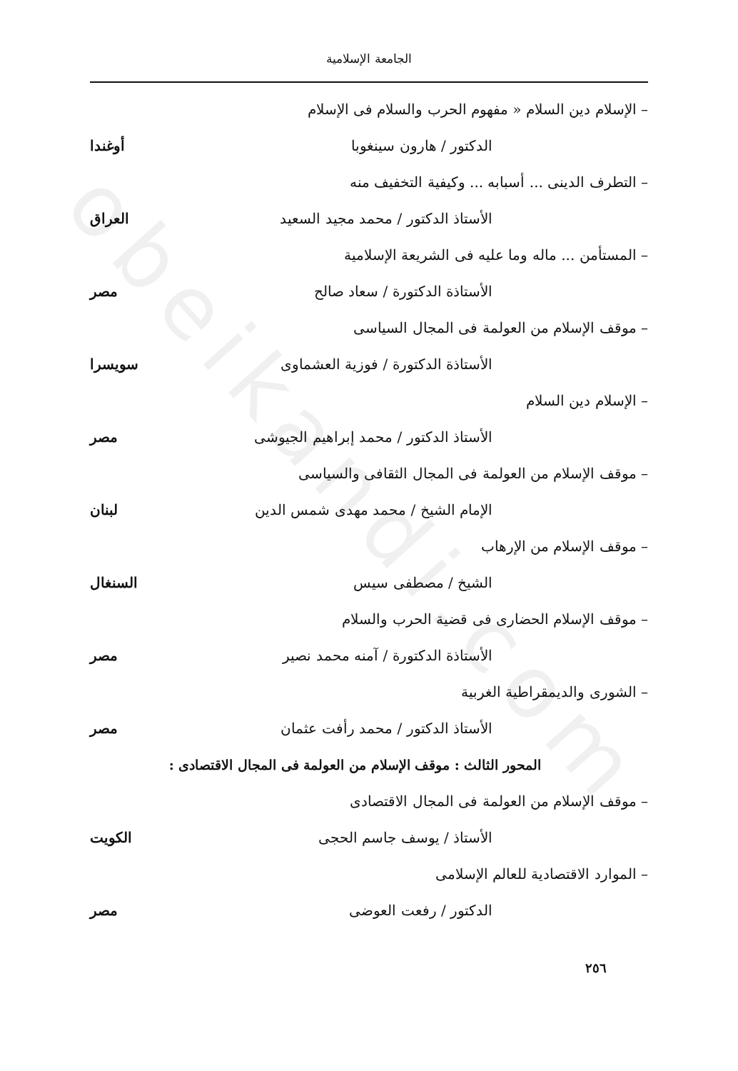obeikandi.com
الجامعة الإسلامية
– الإسلام دين السلام « مفهوم الحرب والسلام فى الإسلام
الدكتور / هارون سينغوبا أوغندا
– التطرف الدينى ... أسبابه ... وكيفية التخفيف منه
الأستاذ الدكتور / محمد مجيد السعيد العراق
– المستأمن ... ماله وما عليه فى الشريعة الإسلامية
الأستاذة الدكتورة / سعاد صالح مصر
– موقف الإسلام من العولمة فى المجال السياسى
الأستاذة الدكتورة / فوزية العشماوى سويسرا
– الإسلام دين السلام
الأستاذ الدكتور / محمد إبراهيم الجيوشى مصر
– موقف الإسلام من العولمة فى المجال الثقافى والسياسى
الإمام الشيخ / محمد مهدى شمس الدين لبنان
– موقف الإسلام من الإرهاب
الشيخ / مصطفى سيس السنغال
– موقف الإسلام الحضارى فى قضية الحرب والسلام
الأستاذة الدكتورة / آمنه محمد نصير مصر
– الشورى والديمقراطية الغربية
الأستاذ الدكتور / محمد رأفت عثمان مصر
المحور الثالث : موقف الإسلام من العولمة فى المجال الاقتصادى :
– موقف الإسلام من العولمة فى المجال الاقتصادى
الأستاذ / يوسف جاسم الحجى الكويت
– الموارد الاقتصادية للعالم الإسلامى
الدكتور / رفعت العوضى مصر
٢٥٦